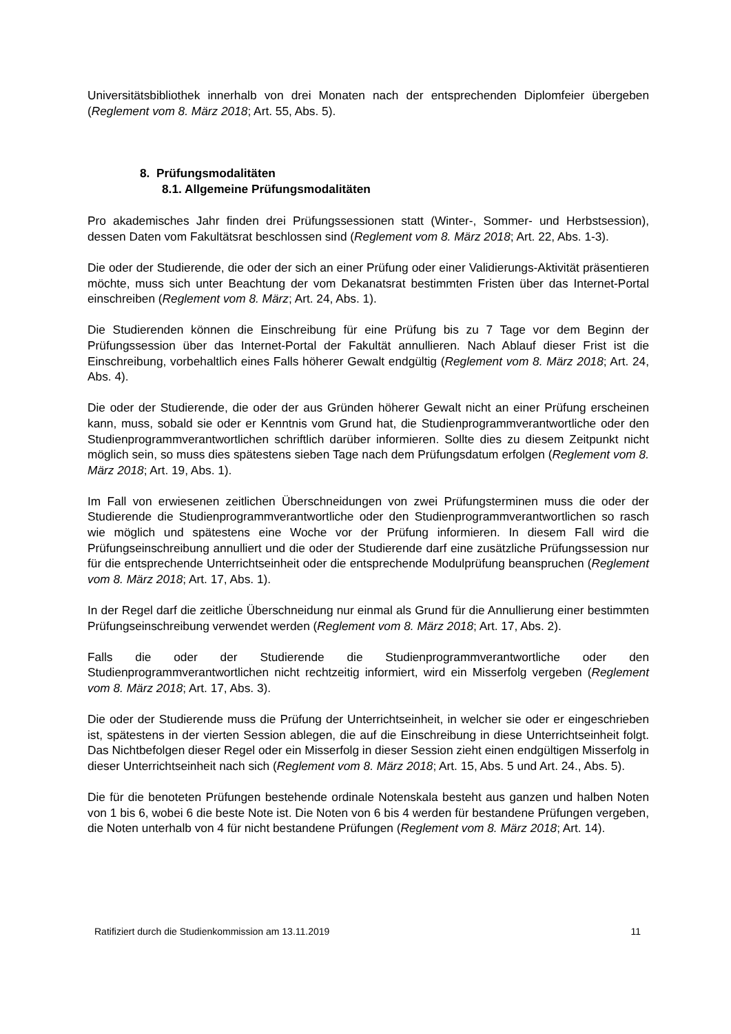Universitätsbibliothek innerhalb von drei Monaten nach der entsprechenden Diplomfeier übergeben (Reglement vom 8. März 2018; Art. 55, Abs. 5).
8. Prüfungsmodalitäten
8.1. Allgemeine Prüfungsmodalitäten
Pro akademisches Jahr finden drei Prüfungssessionen statt (Winter-, Sommer- und Herbstsession), dessen Daten vom Fakultätsrat beschlossen sind (Reglement vom 8. März 2018; Art. 22, Abs. 1-3).
Die oder der Studierende, die oder der sich an einer Prüfung oder einer Validierungs-Aktivität präsentieren möchte, muss sich unter Beachtung der vom Dekanatsrat bestimmten Fristen über das Internet-Portal einschreiben (Reglement vom 8. März; Art. 24, Abs. 1).
Die Studierenden können die Einschreibung für eine Prüfung bis zu 7 Tage vor dem Beginn der Prüfungssession über das Internet-Portal der Fakultät annullieren. Nach Ablauf dieser Frist ist die Einschreibung, vorbehaltlich eines Falls höherer Gewalt endgültig (Reglement vom 8. März 2018; Art. 24, Abs. 4).
Die oder der Studierende, die oder der aus Gründen höherer Gewalt nicht an einer Prüfung erscheinen kann, muss, sobald sie oder er Kenntnis vom Grund hat, die Studienprogrammverantwortliche oder den Studienprogrammverantwortlichen schriftlich darüber informieren. Sollte dies zu diesem Zeitpunkt nicht möglich sein, so muss dies spätestens sieben Tage nach dem Prüfungsdatum erfolgen (Reglement vom 8. März 2018; Art. 19, Abs. 1).
Im Fall von erwiesenen zeitlichen Überschneidungen von zwei Prüfungsterminen muss die oder der Studierende die Studienprogrammverantwortliche oder den Studienprogrammverantwortlichen so rasch wie möglich und spätestens eine Woche vor der Prüfung informieren. In diesem Fall wird die Prüfungseinschreibung annulliert und die oder der Studierende darf eine zusätzliche Prüfungssession nur für die entsprechende Unterrichtseinheit oder die entsprechende Modulprüfung beanspruchen (Reglement vom 8. März 2018; Art. 17, Abs. 1).
In der Regel darf die zeitliche Überschneidung nur einmal als Grund für die Annullierung einer bestimmten Prüfungseinschreibung verwendet werden (Reglement vom 8. März 2018; Art. 17, Abs. 2).
Falls die oder der Studierende die Studienprogrammverantwortliche oder den Studienprogrammverantwortlichen nicht rechtzeitig informiert, wird ein Misserfolg vergeben (Reglement vom 8. März 2018; Art. 17, Abs. 3).
Die oder der Studierende muss die Prüfung der Unterrichtseinheit, in welcher sie oder er eingeschrieben ist, spätestens in der vierten Session ablegen, die auf die Einschreibung in diese Unterrichtseinheit folgt. Das Nichtbefolgen dieser Regel oder ein Misserfolg in dieser Session zieht einen endgültigen Misserfolg in dieser Unterrichtseinheit nach sich (Reglement vom 8. März 2018; Art. 15, Abs. 5 und Art. 24., Abs. 5).
Die für die benoteten Prüfungen bestehende ordinale Notenskala besteht aus ganzen und halben Noten von 1 bis 6, wobei 6 die beste Note ist. Die Noten von 6 bis 4 werden für bestandene Prüfungen vergeben, die Noten unterhalb von 4 für nicht bestandene Prüfungen (Reglement vom 8. März 2018; Art. 14).
Ratifiziert durch die Studienkommission am 13.11.2019 11